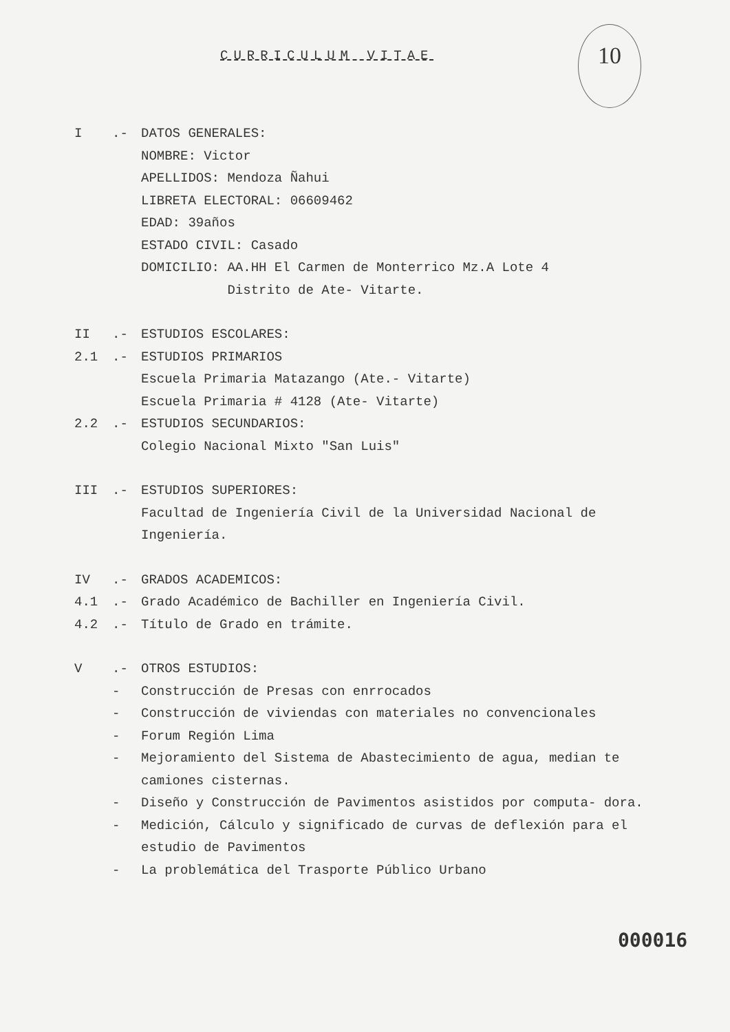CURRICULUM VITAE
10
I .- DATOS GENERALES:
NOMBRE: Victor
APELLIDOS: Mendoza Ñahui
LIBRETA ELECTORAL: 06609462
EDAD: 39años
ESTADO CIVIL: Casado
DOMICILIO: AA.HH El Carmen de Monterrico Mz.A Lote 4
Distrito de Ate- Vitarte.
II .- ESTUDIOS ESCOLARES:
2.1 .- ESTUDIOS PRIMARIOS
Escuela Primaria Matazango (Ate.- Vitarte)
Escuela Primaria # 4128 (Ate- Vitarte)
2.2 .- ESTUDIOS SECUNDARIOS:
Colegio Nacional Mixto "San Luis"
III .- ESTUDIOS SUPERIORES:
Facultad de Ingeniería Civil de la Universidad Nacional de Ingeniería.
IV .- GRADOS ACADEMICOS:
4.1 .- Grado Académico de Bachiller en Ingeniería Civil.
4.2 .- Título de Grado en trámite.
V .- OTROS ESTUDIOS:
- Construcción de Presas con enrrocados
- Construcción de viviendas con materiales no convencionales
- Forum Región Lima
- Mejoramiento del Sistema de Abastecimiento de agua, median te camiones cisternas.
- Diseño y Construcción de Pavimentos asistidos por computa- dora.
- Medición, Cálculo y significado de curvas de deflexión para el estudio de Pavimentos
- La problemática del Trasporte Público Urbano
000016